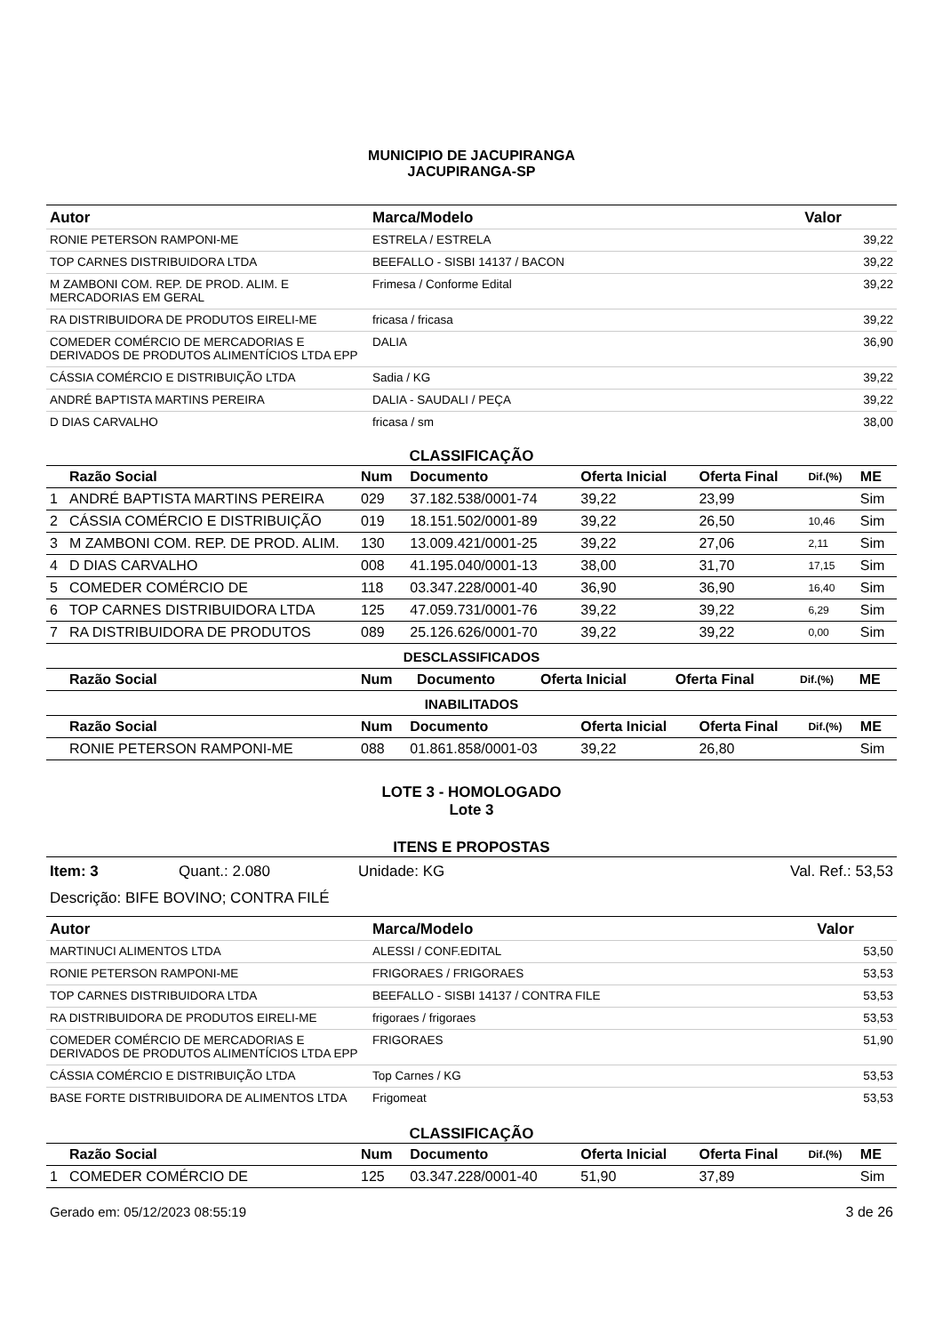MUNICIPIO DE JACUPIRANGA
JACUPIRANGA-SP
| Autor | Marca/Modelo | Valor |
| --- | --- | --- |
| RONIE PETERSON RAMPONI-ME | ESTRELA / ESTRELA | 39,22 |
| TOP CARNES DISTRIBUIDORA LTDA | BEEFALLO - SISBI 14137 / BACON | 39,22 |
| M ZAMBONI COM. REP. DE PROD. ALIM. E MERCADORIAS EM GERAL | Frimesa / Conforme Edital | 39,22 |
| RA DISTRIBUIDORA DE PRODUTOS EIRELI-ME | fricasa / fricasa | 39,22 |
| COMEDER COMÉRCIO DE MERCADORIAS E DERIVADOS DE PRODUTOS ALIMENTÍCIOS LTDA EPP | DALIA | 36,90 |
| CÁSSIA COMÉRCIO E DISTRIBUIÇÃO LTDA | Sadia / KG | 39,22 |
| ANDRÉ BAPTISTA MARTINS PEREIRA | DALIA - SAUDALI / PEÇA | 39,22 |
| D DIAS CARVALHO | fricasa / sm | 38,00 |
CLASSIFICAÇÃO
| | Razão Social | Num | Documento | Oferta Inicial | Oferta Final | Dif.(%) | ME |
| --- | --- | --- | --- | --- | --- | --- | --- |
| 1 | ANDRÉ BAPTISTA MARTINS PEREIRA | 029 | 37.182.538/0001-74 | 39,22 | 23,99 | | Sim |
| 2 | CÁSSIA COMÉRCIO E DISTRIBUIÇÃO | 019 | 18.151.502/0001-89 | 39,22 | 26,50 | 10,46 | Sim |
| 3 | M ZAMBONI COM. REP. DE PROD. ALIM. | 130 | 13.009.421/0001-25 | 39,22 | 27,06 | 2,11 | Sim |
| 4 | D DIAS CARVALHO | 008 | 41.195.040/0001-13 | 38,00 | 31,70 | 17,15 | Sim |
| 5 | COMEDER COMÉRCIO DE | 118 | 03.347.228/0001-40 | 36,90 | 36,90 | 16,40 | Sim |
| 6 | TOP CARNES DISTRIBUIDORA LTDA | 125 | 47.059.731/0001-76 | 39,22 | 39,22 | 6,29 | Sim |
| 7 | RA DISTRIBUIDORA DE PRODUTOS | 089 | 25.126.626/0001-70 | 39,22 | 39,22 | 0,00 | Sim |
DESCLASSIFICADOS
| | Razão Social | Num | Documento | Oferta Inicial | Oferta Final | Dif.(%) | ME |
| --- | --- | --- | --- | --- | --- | --- | --- |
INABILITADOS
| | Razão Social | Num | Documento | Oferta Inicial | Oferta Final | Dif.(%) | ME |
| --- | --- | --- | --- | --- | --- | --- | --- |
| | RONIE PETERSON RAMPONI-ME | 088 | 01.861.858/0001-03 | 39,22 | 26,80 | | Sim |
LOTE 3 - HOMOLOGADO
Lote 3
ITENS E PROPOSTAS
Item: 3 Quant.: 2.080 Unidade: KG Val. Ref.: 53,53
Descrição: BIFE BOVINO; CONTRA FILÉ
| Autor | Marca/Modelo | Valor |
| --- | --- | --- |
| MARTINUCI ALIMENTOS LTDA | ALESSI / CONF.EDITAL | 53,50 |
| RONIE PETERSON RAMPONI-ME | FRIGORAES / FRIGORAES | 53,53 |
| TOP CARNES DISTRIBUIDORA LTDA | BEEFALLO - SISBI 14137 / CONTRA FILE | 53,53 |
| RA DISTRIBUIDORA DE PRODUTOS EIRELI-ME | frigoraes / frigoraes | 53,53 |
| COMEDER COMÉRCIO DE MERCADORIAS E DERIVADOS DE PRODUTOS ALIMENTÍCIOS LTDA EPP | FRIGORAES | 51,90 |
| CÁSSIA COMÉRCIO E DISTRIBUIÇÃO LTDA | Top Carnes / KG | 53,53 |
| BASE FORTE DISTRIBUIDORA DE ALIMENTOS LTDA | Frigomeat | 53,53 |
CLASSIFICAÇÃO
| | Razão Social | Num | Documento | Oferta Inicial | Oferta Final | Dif.(%) | ME |
| --- | --- | --- | --- | --- | --- | --- | --- |
| 1 | COMEDER COMÉRCIO DE | 125 | 03.347.228/0001-40 | 51,90 | 37,89 | | Sim |
Gerado em: 05/12/2023 08:55:19 3 de 26